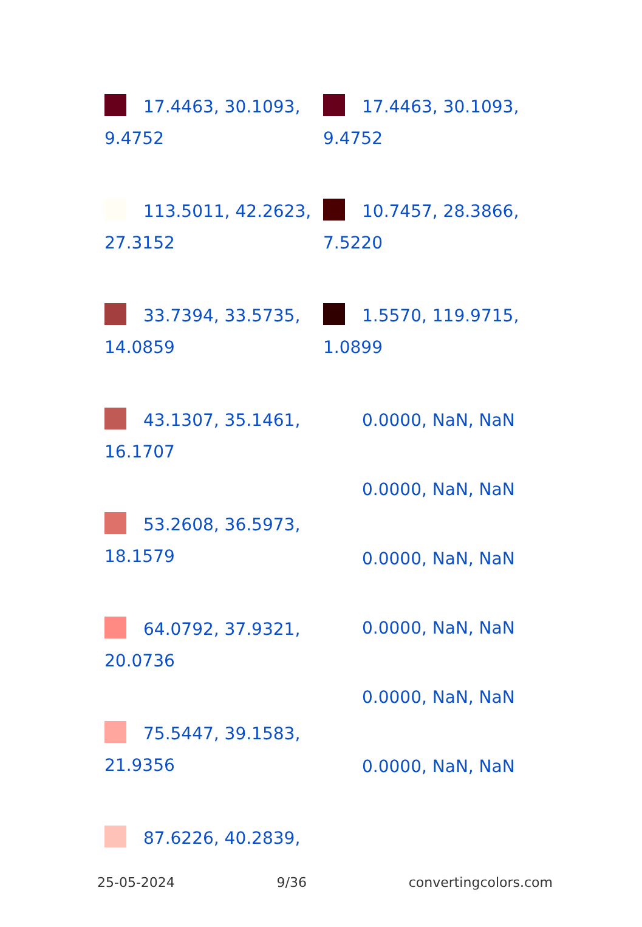17.4463, 30.1093, 9.4752
113.5011, 42.2623, 27.3152
33.7394, 33.5735, 14.0859
43.1307, 35.1461, 16.1707
53.2608, 36.5973, 18.1579
64.0792, 37.9321, 20.0736
75.5447, 39.1583, 21.9356
87.6226, 40.2839,
17.4463, 30.1093, 9.4752
10.7457, 28.3866, 7.5220
1.5570, 119.9715, 1.0899
0.0000, NaN, NaN
0.0000, NaN, NaN
0.0000, NaN, NaN
0.0000, NaN, NaN
0.0000, NaN, NaN
0.0000, NaN, NaN
25-05-2024 9/36 convertingcolors.com